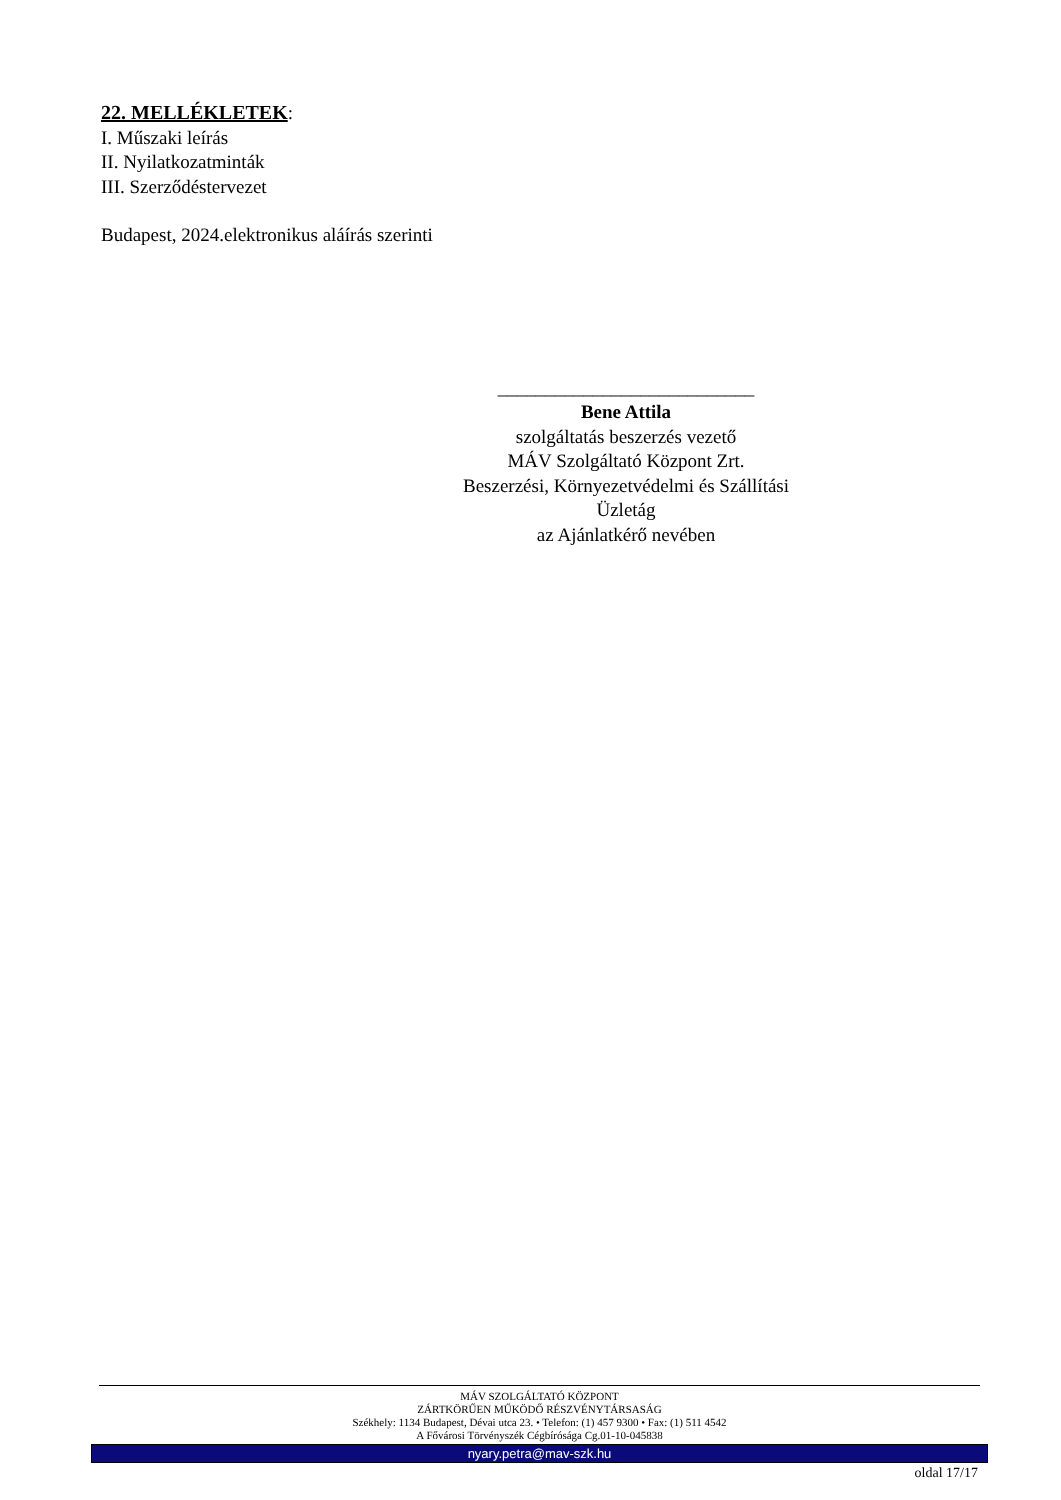22. MELLÉKLETEK
:
I. Műszaki leírás
II. Nyilatkozatminták
III. Szerződéstervezet
Budapest, 2024.elektronikus aláírás szerinti
___________________________
Bene Attila
szolgáltatás beszerzés vezető
MÁV Szolgáltató Központ Zrt.
Beszerzési, Környezetvédelmi és Szállítási
Üzletág
az Ajánlatkérő nevében
MÁV SZOLGÁLTATÓ KÖZPONT
ZÁRTKÖRŰEN MŰKÖDŐ RÉSZVÉNYTÁRSASÁG
Székhely: 1134 Budapest, Dévai utca 23. • Telefon: (1) 457 9300 • Fax: (1) 511 4542
A Fővárosi Törvényszék Cégbírósága Cg.01-10-045838
nyary.petra@mav-szk.hu
oldal 17/17